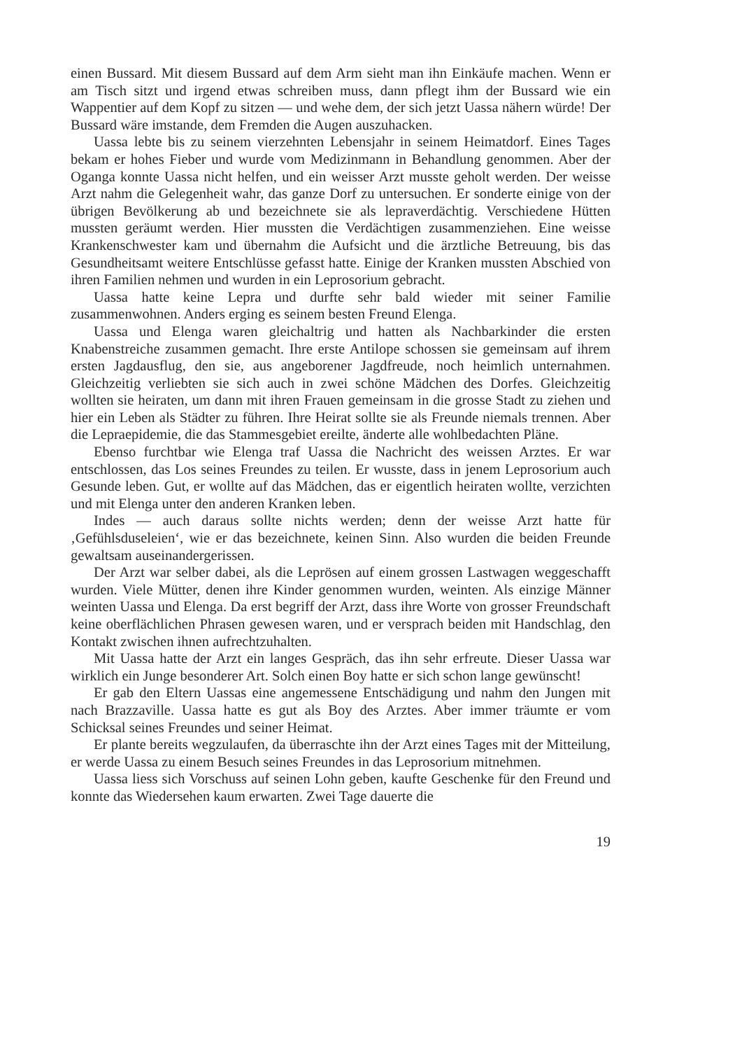einen Bussard. Mit diesem Bussard auf dem Arm sieht man ihn Einkäufe machen. Wenn er am Tisch sitzt und irgend etwas schreiben muss, dann pflegt ihm der Bussard wie ein Wappentier auf dem Kopf zu sitzen — und wehe dem, der sich jetzt Uassa nähern würde! Der Bussard wäre imstande, dem Fremden die Augen auszuhacken.
Uassa lebte bis zu seinem vierzehnten Lebensjahr in seinem Heimatdorf. Eines Tages bekam er hohes Fieber und wurde vom Medizinmann in Behandlung genommen. Aber der Oganga konnte Uassa nicht helfen, und ein weisser Arzt musste geholt werden. Der weisse Arzt nahm die Gelegenheit wahr, das ganze Dorf zu untersuchen. Er sonderte einige von der übrigen Bevölkerung ab und bezeichnete sie als lepraverdächtig. Verschiedene Hütten mussten geräumt werden. Hier mussten die Verdächtigen zusammenziehen. Eine weisse Krankenschwester kam und übernahm die Aufsicht und die ärztliche Betreuung, bis das Gesundheitsamt weitere Entschlüsse gefasst hatte. Einige der Kranken mussten Abschied von ihren Familien nehmen und wurden in ein Leprosorium gebracht.
Uassa hatte keine Lepra und durfte sehr bald wieder mit seiner Familie zusammenwohnen. Anders erging es seinem besten Freund Elenga.
Uassa und Elenga waren gleichaltrig und hatten als Nachbarkinder die ersten Knabenstreiche zusammen gemacht. Ihre erste Antilope schossen sie gemeinsam auf ihrem ersten Jagdausflug, den sie, aus angeborener Jagdfreude, noch heimlich unternahmen. Gleichzeitig verliebten sie sich auch in zwei schöne Mädchen des Dorfes. Gleichzeitig wollten sie heiraten, um dann mit ihren Frauen gemeinsam in die grosse Stadt zu ziehen und hier ein Leben als Städter zu führen. Ihre Heirat sollte sie als Freunde niemals trennen. Aber die Lepraepidemie, die das Stammesgebiet ereilte, änderte alle wohlbedachten Pläne.
Ebenso furchtbar wie Elenga traf Uassa die Nachricht des weissen Arztes. Er war entschlossen, das Los seines Freundes zu teilen. Er wusste, dass in jenem Leprosorium auch Gesunde leben. Gut, er wollte auf das Mädchen, das er eigentlich heiraten wollte, verzichten und mit Elenga unter den anderen Kranken leben.
Indes — auch daraus sollte nichts werden; denn der weisse Arzt hatte für ‚Gefühlsduseleien‘, wie er das bezeichnete, keinen Sinn. Also wurden die beiden Freunde gewaltsam auseinandergerissen.
Der Arzt war selber dabei, als die Leprösen auf einem grossen Lastwagen weggeschafft wurden. Viele Mütter, denen ihre Kinder genommen wurden, weinten. Als einzige Männer weinten Uassa und Elenga. Da erst begriff der Arzt, dass ihre Worte von grosser Freundschaft keine oberflächlichen Phrasen gewesen waren, und er versprach beiden mit Handschlag, den Kontakt zwischen ihnen aufrechtzuhalten.
Mit Uassa hatte der Arzt ein langes Gespräch, das ihn sehr erfreute. Dieser Uassa war wirklich ein Junge besonderer Art. Solch einen Boy hatte er sich schon lange gewünscht!
Er gab den Eltern Uassas eine angemessene Entschädigung und nahm den Jungen mit nach Brazzaville. Uassa hatte es gut als Boy des Arztes. Aber immer träumte er vom Schicksal seines Freundes und seiner Heimat.
Er plante bereits wegzulaufen, da überraschte ihn der Arzt eines Tages mit der Mitteilung, er werde Uassa zu einem Besuch seines Freundes in das Leprosorium mitnehmen.
Uassa liess sich Vorschuss auf seinen Lohn geben, kaufte Geschenke für den Freund und konnte das Wiedersehen kaum erwarten. Zwei Tage dauerte die
19